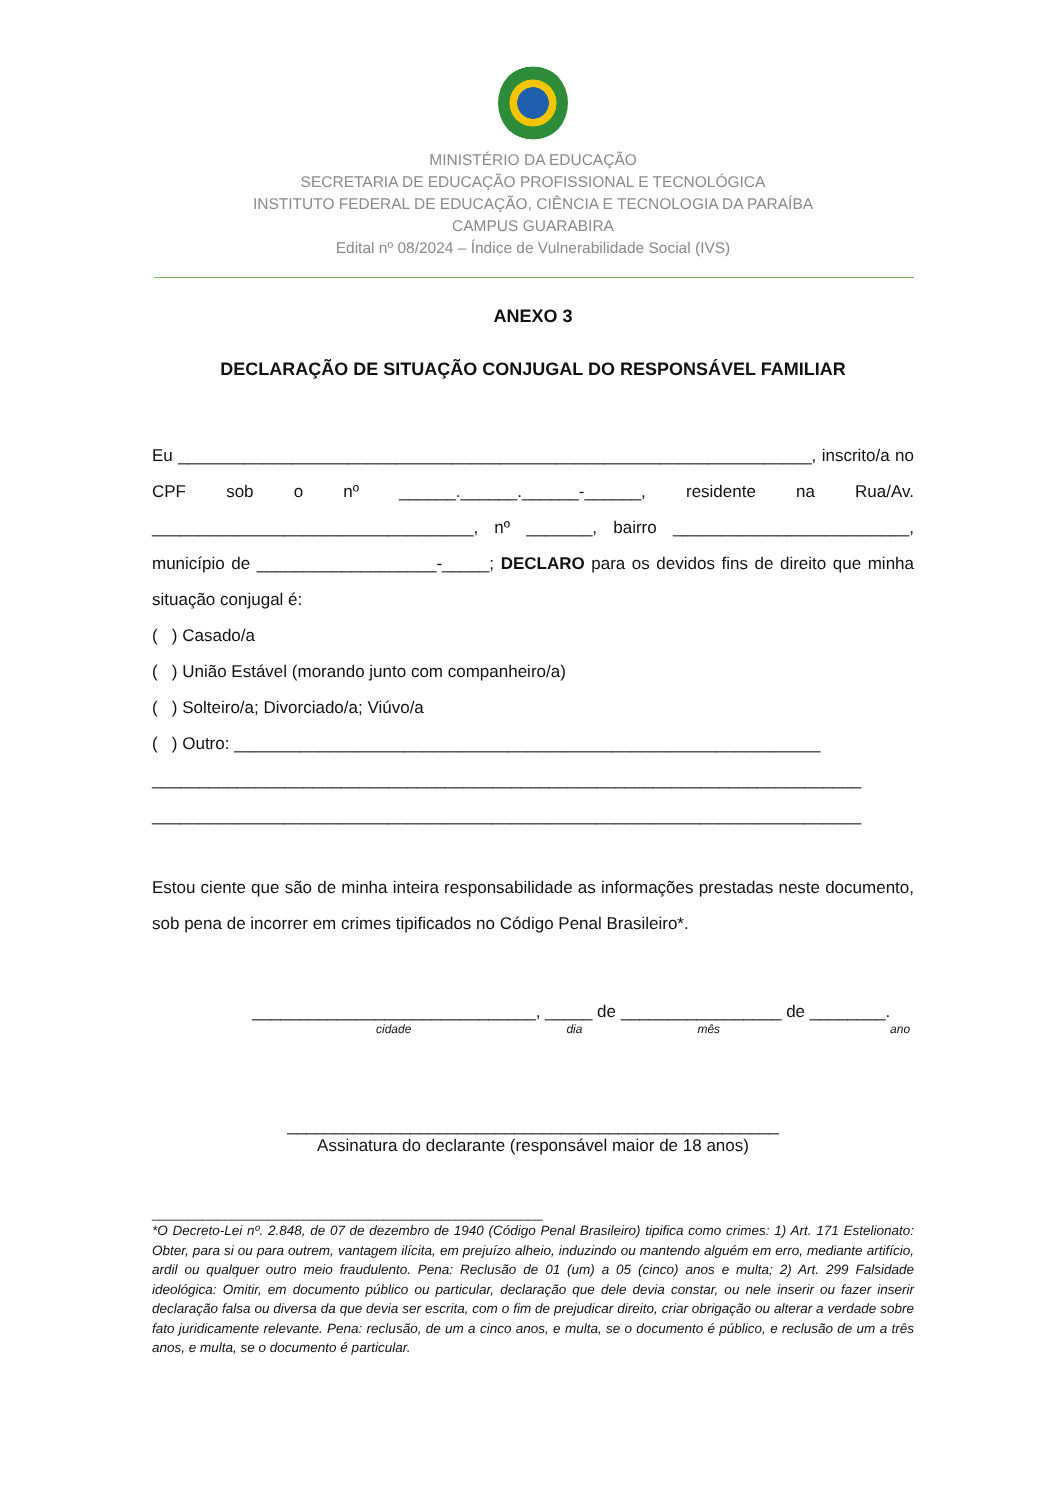MINISTÉRIO DA EDUCAÇÃO
SECRETARIA DE EDUCAÇÃO PROFISSIONAL E TECNOLÓGICA
INSTITUTO FEDERAL DE EDUCAÇÃO, CIÊNCIA E TECNOLOGIA DA PARAÍBA
CAMPUS GUARABIRA
Edital nº 08/2024 – Índice de Vulnerabilidade Social (IVS)
ANEXO 3
DECLARAÇÃO DE SITUAÇÃO CONJUGAL DO RESPONSÁVEL FAMILIAR
Eu ___________________________________________________________________, inscrito/a no CPF sob o nº ______.______.______-______, residente na Rua/Av. __________________________________, nº _______, bairro _________________________, município de ___________________-_____; DECLARO para os devidos fins de direito que minha situação conjugal é:
( ) Casado/a
( ) União Estável (morando junto com companheiro/a)
( ) Solteiro/a; Divorciado/a; Viúvo/a
( ) Outro: ______________________________________________________________
___________________________________________________________________________
___________________________________________________________________________
Estou ciente que são de minha inteira responsabilidade as informações prestadas neste documento, sob pena de incorrer em crimes tipificados no Código Penal Brasileiro*.
______________________________, _____ de _________________ de ________.
cidade dia mês ano
____________________________________________________
Assinatura do declarante (responsável maior de 18 anos)
______________________________________________________
*O Decreto-Lei nº. 2.848, de 07 de dezembro de 1940 (Código Penal Brasileiro) tipifica como crimes: 1) Art. 171 Estelionato: Obter, para si ou para outrem, vantagem ilícita, em prejuízo alheio, induzindo ou mantendo alguém em erro, mediante artifício, ardil ou qualquer outro meio fraudulento. Pena: Reclusão de 01 (um) a 05 (cinco) anos e multa; 2) Art. 299 Falsidade ideológica: Omitir, em documento público ou particular, declaração que dele devia constar, ou nele inserir ou fazer inserir declaração falsa ou diversa da que devia ser escrita, com o fim de prejudicar direito, criar obrigação ou alterar a verdade sobre fato juridicamente relevante. Pena: reclusão, de um a cinco anos, e multa, se o documento é público, e reclusão de um a três anos, e multa, se o documento é particular.